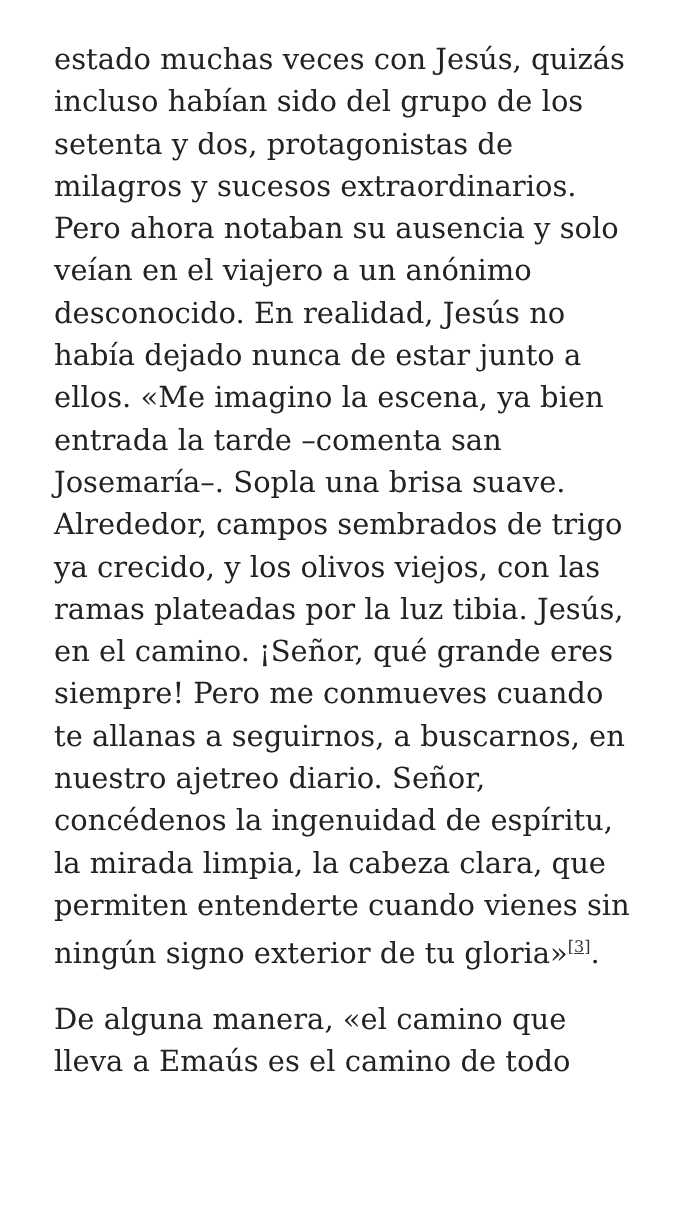estado muchas veces con Jesús, quizás incluso habían sido del grupo de los setenta y dos, protagonistas de milagros y sucesos extraordinarios. Pero ahora notaban su ausencia y solo veían en el viajero a un anónimo desconocido. En realidad, Jesús no había dejado nunca de estar junto a ellos. «Me imagino la escena, ya bien entrada la tarde –comenta san Josemaría–. Sopla una brisa suave. Alrededor, campos sembrados de trigo ya crecido, y los olivos viejos, con las ramas plateadas por la luz tibia. Jesús, en el camino. ¡Señor, qué grande eres siempre! Pero me conmueves cuando te allanas a seguirnos, a buscarnos, en nuestro ajetreo diario. Señor, concédenos la ingenuidad de espíritu, la mirada limpia, la cabeza clara, que permiten entenderte cuando vienes sin ningún signo exterior de tu gloria»<sup>[3]</sup>.
De alguna manera, «el camino que lleva a Emaús es el camino de todo